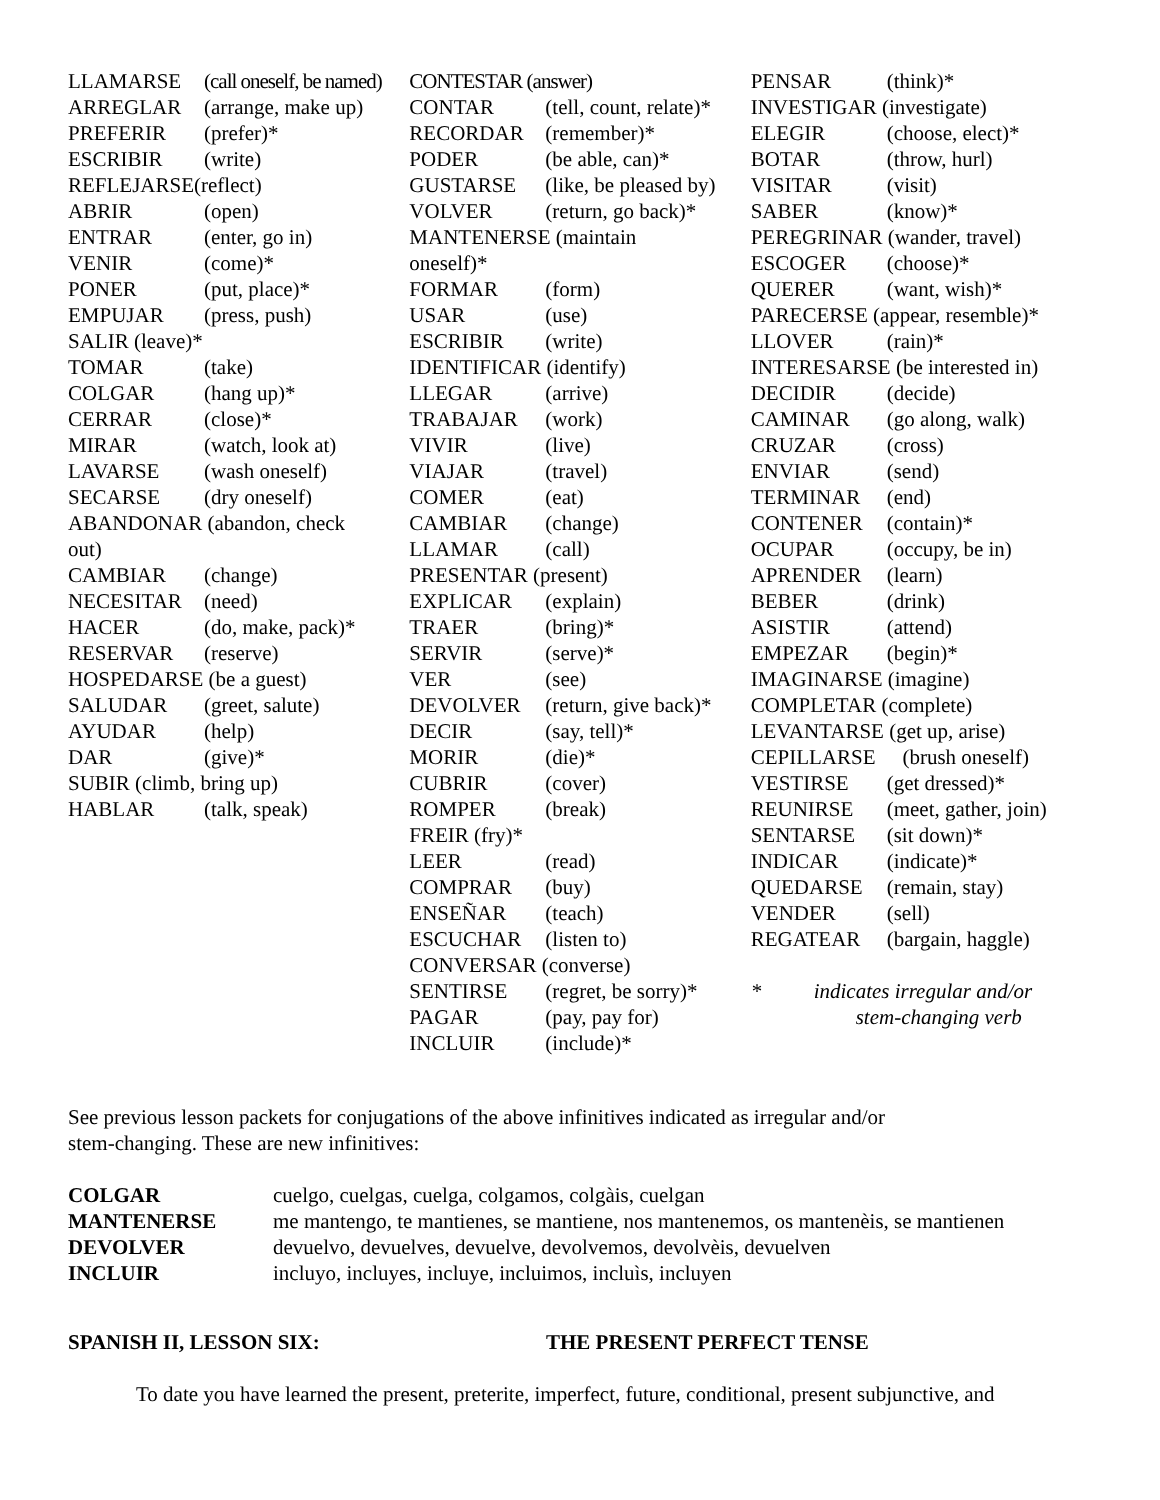| LLAMARSE | (call oneself, be named) |
| ARREGLAR | (arrange, make up) |
| PREFERIR | (prefer)* |
| ESCRIBIR | (write) |
| REFLEJARSE(reflect) | |
| ABRIR | (open) |
| ENTRAR | (enter, go in) |
| VENIR | (come)* |
| PONER | (put, place)* |
| EMPUJAR | (press, push) |
| SALIR (leave)* | |
| TOMAR | (take) |
| COLGAR | (hang up)* |
| CERRAR | (close)* |
| MIRAR | (watch, look at) |
| LAVARSE | (wash oneself) |
| SECARSE | (dry oneself) |
| ABANDONAR (abandon, check | |
| out) | |
| CAMBIAR | (change) |
| NECESITAR | (need) |
| HACER | (do, make, pack)* |
| RESERVAR | (reserve) |
| HOSPEDARSE (be a guest) | |
| SALUDAR | (greet, salute) |
| AYUDAR | (help) |
| DAR | (give)* |
| SUBIR (climb, bring up) | |
| HABLAR | (talk, speak) |
| CONTESTAR (answer) | |
| CONTAR | (tell, count, relate)* |
| RECORDAR | (remember)* |
| PODER | (be able, can)* |
| GUSTARSE | (like, be pleased by) |
| VOLVER | (return, go back)* |
| MANTENERSE (maintain | |
| oneself)* | |
| FORMAR | (form) |
| USAR | (use) |
| ESCRIBIR | (write) |
| IDENTIFICAR (identify) | |
| LLEGAR | (arrive) |
| TRABAJAR | (work) |
| VIVIR | (live) |
| VIAJAR | (travel) |
| COMER | (eat) |
| CAMBIAR | (change) |
| LLAMAR | (call) |
| PRESENTAR (present) | |
| EXPLICAR | (explain) |
| TRAER | (bring)* |
| SERVIR | (serve)* |
| VER | (see) |
| DEVOLVER | (return, give back)* |
| DECIR | (say, tell)* |
| MORIR | (die)* |
| CUBRIR | (cover) |
| ROMPER | (break) |
| FREIR (fry)* | |
| LEER | (read) |
| COMPRAR | (buy) |
| ENSEÑAR | (teach) |
| ESCUCHAR | (listen to) |
| CONVERSAR (converse) | |
| SENTIRSE | (regret, be sorry)* |
| PAGAR | (pay, pay for) |
| INCLUIR | (include)* |
| PENSAR | (think)* |
| INVESTIGAR (investigate) | |
| ELEGIR | (choose, elect)* |
| BOTAR | (throw, hurl) |
| VISITAR | (visit) |
| SABER | (know)* |
| PEREGRINAR (wander, travel) | |
| ESCOGER | (choose)* |
| QUERER | (want, wish)* |
| PARECERSE (appear, resemble)* | |
| LLOVER | (rain)* |
| INTERESARSE (be interested in) | |
| DECIDIR | (decide) |
| CAMINAR | (go along, walk) |
| CRUZAR | (cross) |
| ENVIAR | (send) |
| TERMINAR | (end) |
| CONTENER | (contain)* |
| OCUPAR | (occupy, be in) |
| APRENDER | (learn) |
| BEBER | (drink) |
| ASISTIR | (attend) |
| EMPEZAR | (begin)* |
| IMAGINARSE (imagine) | |
| COMPLETAR (complete) | |
| LEVANTARSE (get up, arise) | |
| CEPILLARSE | (brush oneself) |
| VESTIRSE | (get dressed)* |
| REUNIRSE | (meet, gather, join) |
| SENTARSE | (sit down)* |
| INDICAR | (indicate)* |
| QUEDARSE | (remain, stay) |
| VENDER | (sell) |
| REGATEAR | (bargain, haggle) |
| * indicates irregular and/or | |
| stem-changing verb | |
See previous lesson packets for conjugations of the above infinitives indicated as irregular and/or
stem-changing. These are new infinitives:
| COLGAR | cuelgo, cuelgas, cuelga, colgamos, colgàis, cuelgan |
| MANTENERSE | me mantengo, te mantienes, se mantiene, nos mantenemos, os mantenèis, se mantienen |
| DEVOLVER | devuelvo, devuelves, devuelve, devolvemos, devolvèis, devuelven |
| INCLUIR | incluyo, incluyes, incluye, incluimos, incluìs, incluyen |
SPANISH II, LESSON SIX: THE PRESENT PERFECT TENSE
To date you have learned the present, preterite, imperfect, future, conditional, present subjunctive, and